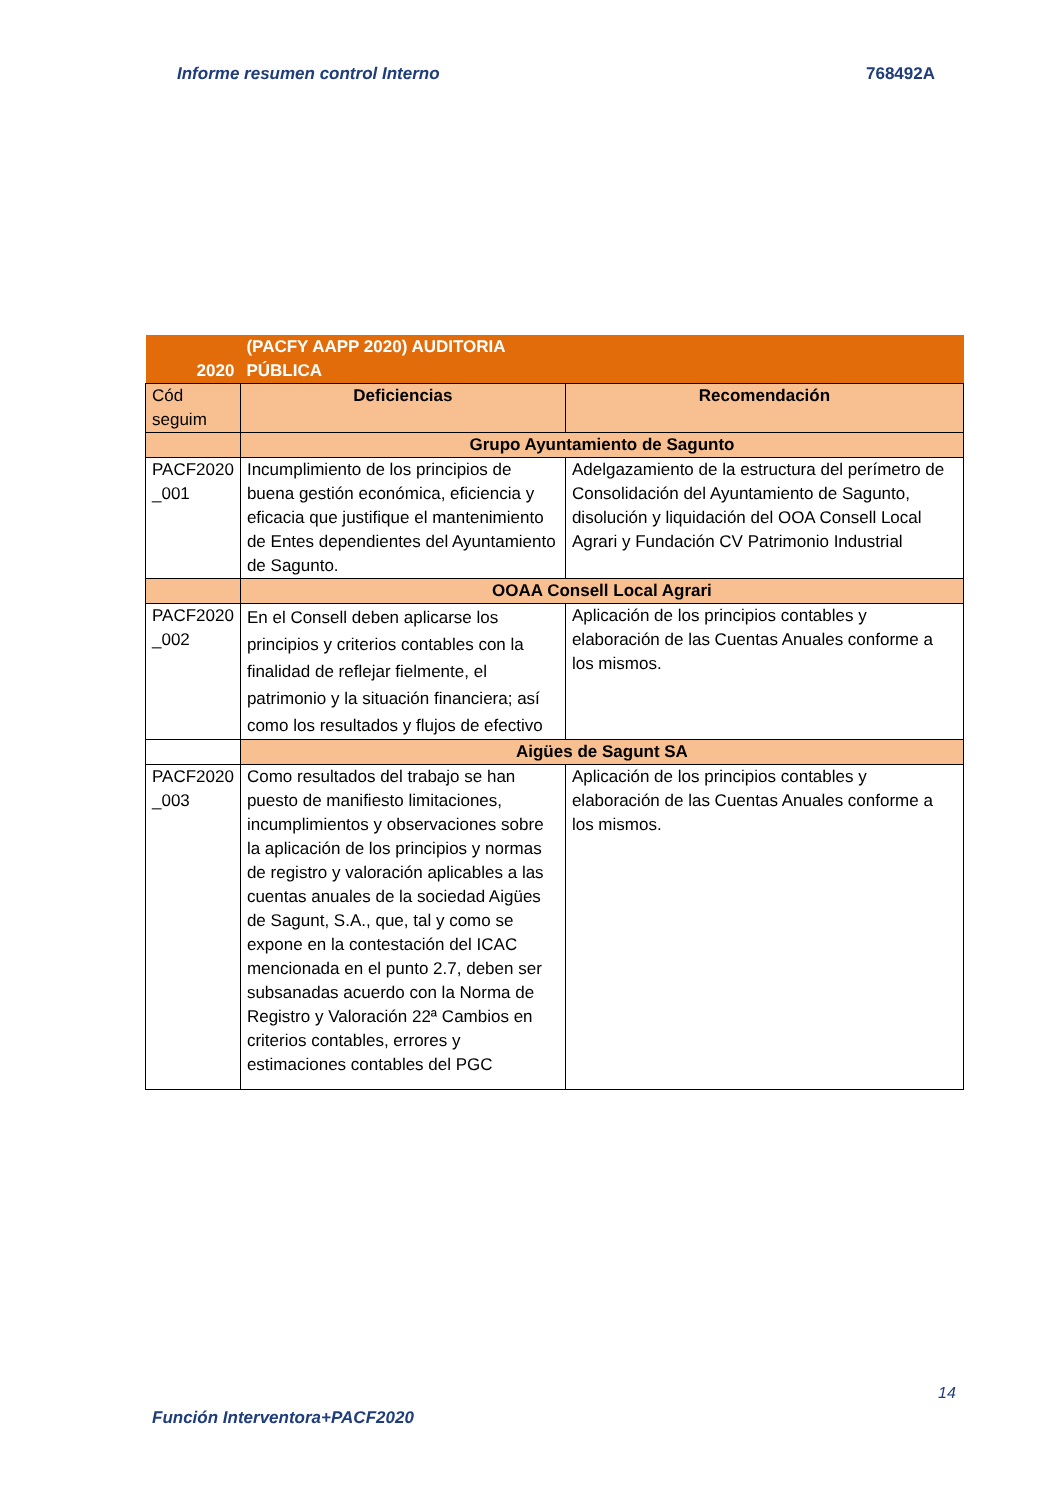Informe resumen control Interno 768492A
| 2020 | (PACFY AAPP 2020) AUDITORIA PÚBLICA | |
| Cód seguim | Deficiencias | Recomendación |
| | Grupo Ayuntamiento de Sagunto | |
| PACF2020 _001 | Incumplimiento de los principios de buena gestión económica, eficiencia y eficacia que justifique el mantenimiento de Entes dependientes del Ayuntamiento de Sagunto. | Adelgazamiento de la estructura del perímetro de Consolidación del Ayuntamiento de Sagunto, disolución y liquidación del OOA Consell Local Agrari y Fundación CV Patrimonio Industrial |
| | OOAA Consell Local Agrari | |
| PACF2020 _002 | En el Consell deben aplicarse los principios y criterios contables con la finalidad de reflejar fielmente, el patrimonio y la situación financiera; así como los resultados y flujos de efectivo | Aplicación de los principios contables y elaboración de las Cuentas Anuales conforme a los mismos. |
| | Aigües de Sagunt SA | |
| PACF2020 _003 | Como resultados del trabajo se han puesto de manifiesto limitaciones, incumplimientos y observaciones sobre la aplicación de los principios y normas de registro y valoración aplicables a las cuentas anuales de la sociedad Aigües de Sagunt, S.A., que, tal y como se expone en la contestación del ICAC mencionada en el punto 2.7, deben ser subsanadas acuerdo con la Norma de Registro y Valoración 22ª Cambios en criterios contables, errores y estimaciones contables del PGC | Aplicación de los principios contables y elaboración de las Cuentas Anuales conforme a los mismos. |
14
Función Interventora+PACF2020